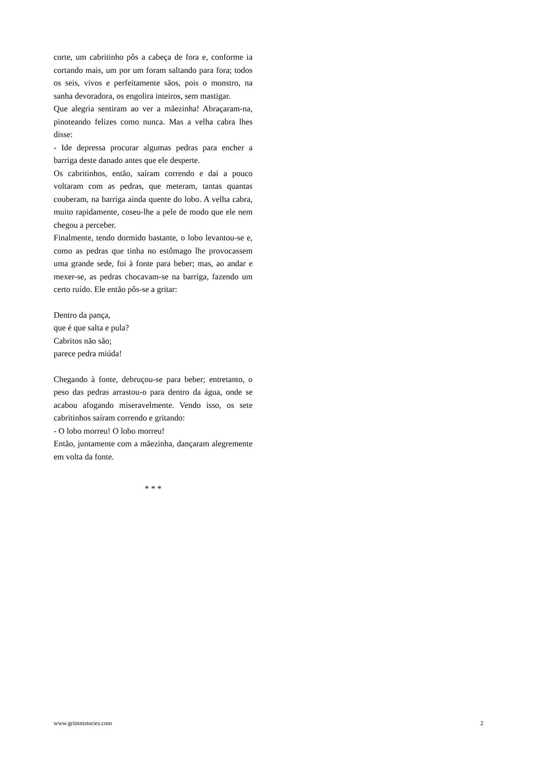corte, um cabritinho pôs a cabeça de fora e, conforme ia cortando mais, um por um foram saltando para fora; todos os seis, vivos e perfeitamente sãos, pois o monstro, na sanha devoradora, os engolira inteiros, sem mastigar.
Que alegria sentiram ao ver a mãezinha! Abraçaram-na, pinoteando felizes como nunca. Mas a velha cabra lhes disse:
- Ide depressa procurar algumas pedras para encher a barriga deste danado antes que ele desperte.
Os cabritinhos, então, saíram correndo e daí a pouco voltaram com as pedras, que meteram, tantas quantas couberam, na barriga ainda quente do lobo. A velha cabra, muito rapidamente, coseu-lhe a pele de modo que ele nem chegou a perceber.
Finalmente, tendo dormido bastante, o lobo levantou-se e, como as pedras que tinha no estômago lhe provocassem uma grande sede, foi à fonte para beber; mas, ao andar e mexer-se, as pedras chocavam-se na barriga, fazendo um certo ruído. Ele então pôs-se a gritar:
Dentro da pança,
que é que salta e pula?
Cabritos não são;
parece pedra miúda!
Chegando à fonte, debruçou-se para beber; entretanto, o peso das pedras arrastou-o para dentro da água, onde se acabou afogando miseravelmente. Vendo isso, os sete cabritinhos saíram correndo e gritando:
- O lobo morreu! O lobo morreu!
Então, juntamente com a mãezinha, dançaram alegremente em volta da fonte.
* * *
www.grimmstories.com 2